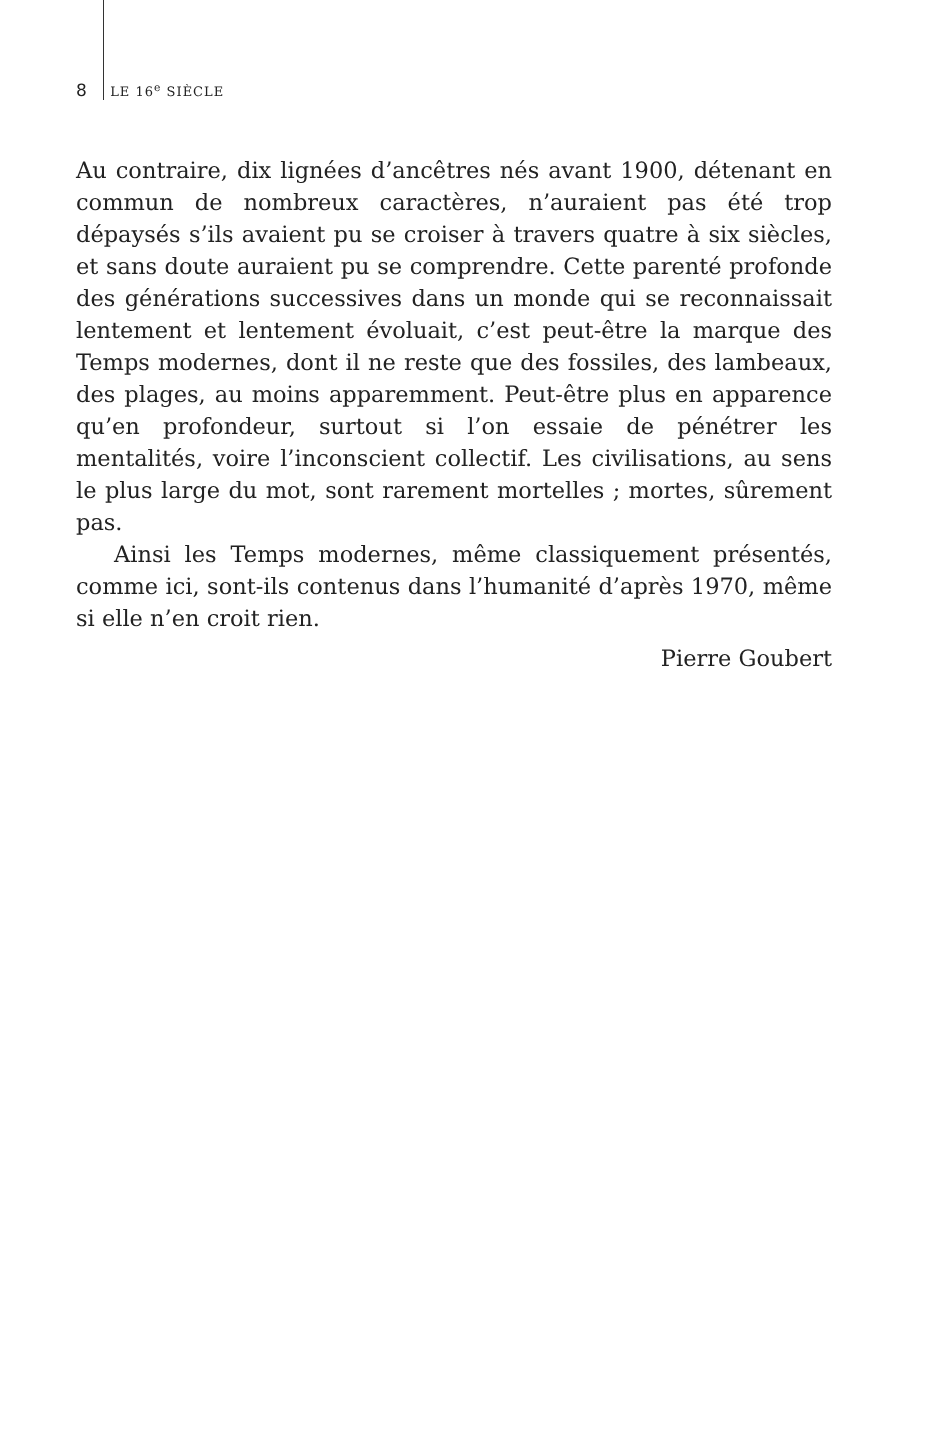8 LE 16<sup>e</sup> SIÈCLE
Au contraire, dix lignées d’ancêtres nés avant 1900, détenant en commun de nombreux caractères, n’auraient pas été trop dépaysés s’ils avaient pu se croiser à travers quatre à six siècles, et sans doute auraient pu se comprendre. Cette parenté profonde des générations successives dans un monde qui se reconnaissait lentement et lentement évoluait, c’est peut-être la marque des Temps modernes, dont il ne reste que des fossiles, des lambeaux, des plages, au moins apparemment. Peut-être plus en apparence qu’en profondeur, surtout si l’on essaie de pénétrer les mentalités, voire l’inconscient collectif. Les civilisations, au sens le plus large du mot, sont rarement mortelles ; mortes, sûrement pas.
Ainsi les Temps modernes, même classiquement présentés, comme ici, sont-ils contenus dans l’humanité d’après 1970, même si elle n’en croit rien.
Pierre Goubert